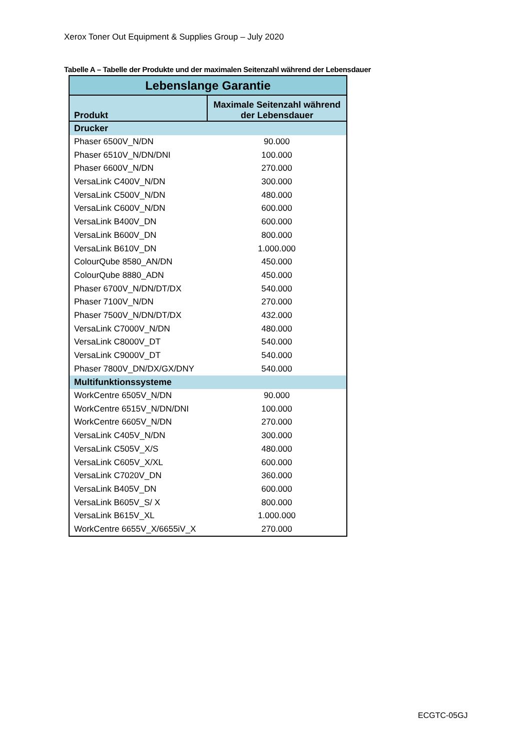Xerox Toner Out Equipment & Supplies Group – July 2020
Tabelle A – Tabelle der Produkte und der maximalen Seitenzahl während der Lebensdauer
| Lebenslange Garantie | |
| --- | --- |
| Produkt | Maximale Seitenzahl während der Lebensdauer |
| Drucker | |
| Phaser 6500V_N/DN | 90.000 |
| Phaser 6510V_N/DN/DNI | 100.000 |
| Phaser 6600V_N/DN | 270.000 |
| VersaLink C400V_N/DN | 300.000 |
| VersaLink C500V_N/DN | 480.000 |
| VersaLink C600V_N/DN | 600.000 |
| VersaLink B400V_DN | 600.000 |
| VersaLink B600V_DN | 800.000 |
| VersaLink B610V_DN | 1.000.000 |
| ColourQube 8580_AN/DN | 450.000 |
| ColourQube 8880_ADN | 450.000 |
| Phaser 6700V_N/DN/DT/DX | 540.000 |
| Phaser 7100V_N/DN | 270.000 |
| Phaser 7500V_N/DN/DT/DX | 432.000 |
| VersaLink C7000V_N/DN | 480.000 |
| VersaLink C8000V_DT | 540.000 |
| VersaLink C9000V_DT | 540.000 |
| Phaser 7800V_DN/DX/GX/DNY | 540.000 |
| Multifunktionssysteme | |
| WorkCentre 6505V_N/DN | 90.000 |
| WorkCentre 6515V_N/DN/DNI | 100.000 |
| WorkCentre 6605V_N/DN | 270.000 |
| VersaLink C405V_N/DN | 300.000 |
| VersaLink C505V_X/S | 480.000 |
| VersaLink C605V_X/XL | 600.000 |
| VersaLink C7020V_DN | 360.000 |
| VersaLink B405V_DN | 600.000 |
| VersaLink B605V_S/ X | 800.000 |
| VersaLink B615V_XL | 1.000.000 |
| WorkCentre 6655V_X/6655iV_X | 270.000 |
ECGTC-05GJ